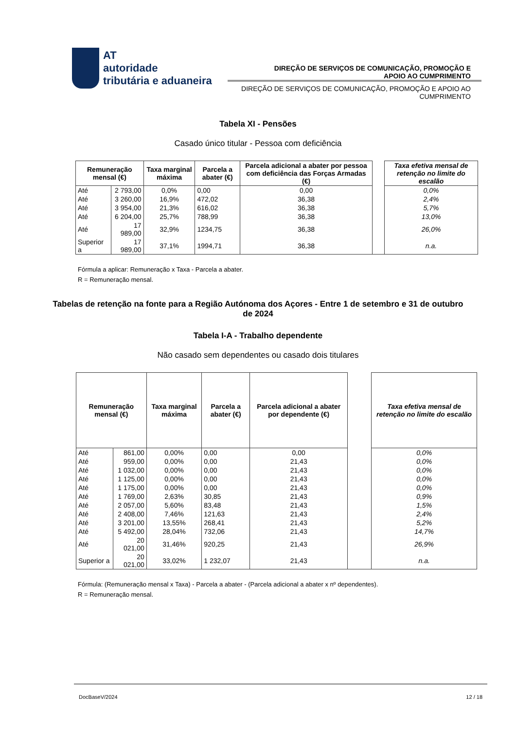AT
autoridade
tributária e aduaneira
DIREÇÃO DE SERVIÇOS DE COMUNICAÇÃO, PROMOÇÃO E APOIO AO CUMPRIMENTO
DIREÇÃO DE SERVIÇOS DE COMUNICAÇÃO, PROMOÇÃO E APOIO AO CUMPRIMENTO
Tabela XI - Pensões
Casado único titular - Pessoa com deficiência
| Remuneração mensal (€) | | Taxa marginal máxima | Parcela a abater (€) | Parcela adicional a abater por pessoa com deficiência das Forças Armadas (€) | | Taxa efetiva mensal de retenção no limite do escalão |
| Até | 2 793,00 | 0,0% | 0,00 | 0,00 | | 0,0% |
| Até | 3 260,00 | 16,9% | 472,02 | 36,38 | | 2,4% |
| Até | 3 954,00 | 21,3% | 616,02 | 36,38 | | 5,7% |
| Até | 6 204,00 | 25,7% | 788,99 | 36,38 | | 13,0% |
| Até | 17 989,00 | 32,9% | 1234,75 | 36,38 | | 26,0% |
| Superior a | 17 989,00 | 37,1% | 1994,71 | 36,38 | | n.a. |
Fórmula a aplicar: Remuneração x Taxa - Parcela a abater.
R = Remuneração mensal.
Tabelas de retenção na fonte para a Região Autónoma dos Açores - Entre 1 de setembro e 31 de outubro de 2024
Tabela I-A - Trabalho dependente
Não casado sem dependentes ou casado dois titulares
| Remuneração mensal (€) | | Taxa marginal máxima | Parcela a abater (€) | Parcela adicional a abater por dependente (€) | | Taxa efetiva mensal de retenção no limite do escalão |
| Até | 861,00 | 0,00% | 0,00 | 0,00 | | 0,0% |
| Até | 959,00 | 0,00% | 0,00 | 21,43 | | 0,0% |
| Até | 1 032,00 | 0,00% | 0,00 | 21,43 | | 0,0% |
| Até | 1 125,00 | 0,00% | 0,00 | 21,43 | | 0,0% |
| Até | 1 175,00 | 0,00% | 0,00 | 21,43 | | 0,0% |
| Até | 1 769,00 | 2,63% | 30,85 | 21,43 | | 0,9% |
| Até | 2 057,00 | 5,60% | 83,48 | 21,43 | | 1,5% |
| Até | 2 408,00 | 7,46% | 121,63 | 21,43 | | 2,4% |
| Até | 3 201,00 | 13,55% | 268,41 | 21,43 | | 5,2% |
| Até | 5 492,00 | 28,04% | 732,06 | 21,43 | | 14,7% |
| Até | 20 021,00 | 31,46% | 920,25 | 21,43 | | 26,9% |
| Superior a | 20 021,00 | 33,02% | 1 232,07 | 21,43 | | n.a. |
Fórmula: (Remuneração mensal x Taxa) - Parcela a abater - (Parcela adicional a abater x nº dependentes).
R = Remuneração mensal.
DocBaseV/2024 12 / 18